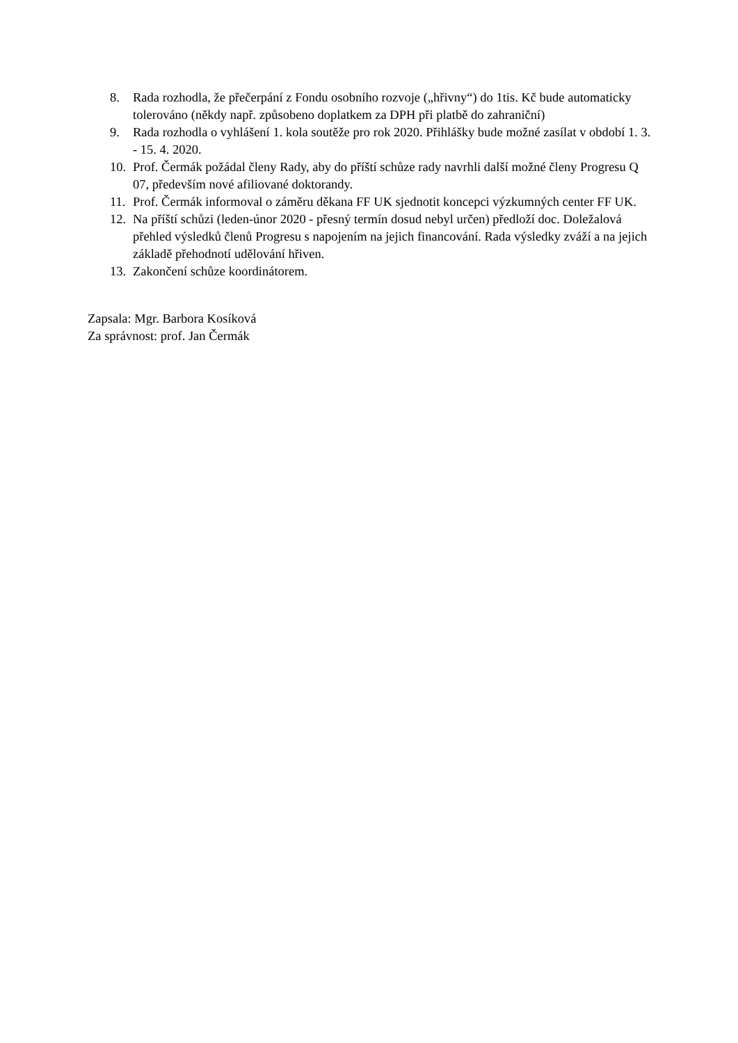8. Rada rozhodla, že přečerpání z Fondu osobního rozvoje („hřivny“) do 1tis. Kč bude automaticky tolerováno (někdy např. způsobeno doplatkem za DPH při platbě do zahraniční)
9. Rada rozhodla o vyhlášení 1. kola soutěže pro rok 2020. Přihlášky bude možné zasílat v období 1. 3. - 15. 4. 2020.
10. Prof. Čermák požádal členy Rady, aby do příští schůze rady navrhli další možné členy Progresu Q 07, především nové afiliované doktorandy.
11. Prof. Čermák informoval o záměru děkana FF UK sjednotit koncepci výzkumných center FF UK.
12. Na příští schůzi (leden-únor 2020 - přesný termín dosud nebyl určen) předloží doc. Doležalová přehled výsledků členů Progresu s napojením na jejich financování. Rada výsledky zváží a na jejich základě přehodnotí udělování hřiven.
13. Zakončení schůze koordinátorem.
Zapsala: Mgr. Barbora Kosíková
Za správnost: prof. Jan Čermák